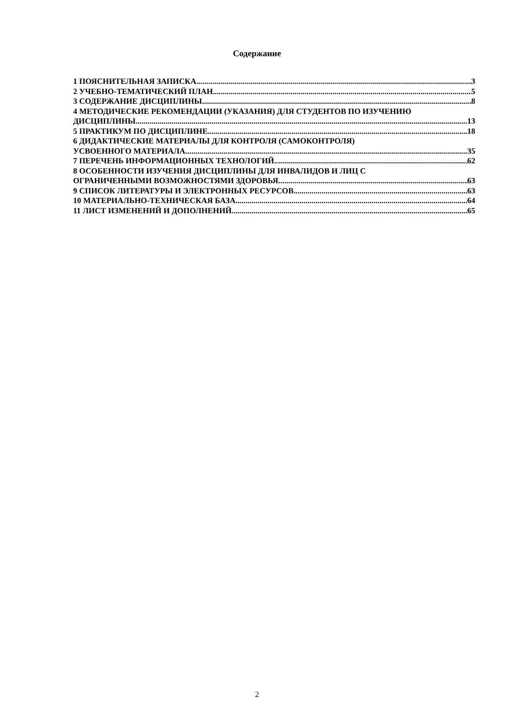Содержание
1 ПОЯСНИТЕЛЬНАЯ ЗАПИСКА 3
2 УЧЕБНО-ТЕМАТИЧЕСКИЙ ПЛАН 5
3 СОДЕРЖАНИЕ ДИСЦИПЛИНЫ 8
4 МЕТОДИЧЕСКИЕ РЕКОМЕНДАЦИИ (УКАЗАНИЯ) ДЛЯ СТУДЕНТОВ ПО ИЗУЧЕНИЮ
ДИСЦИПЛИНЫ 13
5 ПРАКТИКУМ ПО ДИСЦИПЛИНЕ 18
6 ДИДАКТИЧЕСКИЕ МАТЕРИАЛЫ ДЛЯ КОНТРОЛЯ (САМОКОНТРОЛЯ)
УСВОЕННОГО МАТЕРИАЛА 35
7 ПЕРЕЧЕНЬ ИНФОРМАЦИОННЫХ ТЕХНОЛОГИЙ 62
8 ОСОБЕННОСТИ ИЗУЧЕНИЯ ДИСЦИПЛИНЫ ДЛЯ ИНВАЛИДОВ И ЛИЦ С
ОГРАНИЧЕННЫМИ ВОЗМОЖНОСТЯМИ ЗДОРОВЬЯ 63
9 СПИСОК ЛИТЕРАТУРЫ И ЭЛЕКТРОННЫХ РЕСУРСОВ 63
10 МАТЕРИАЛЬНО-ТЕХНИЧЕСКАЯ БАЗА 64
11 ЛИСТ ИЗМЕНЕНИЙ И ДОПОЛНЕНИЙ 65
2